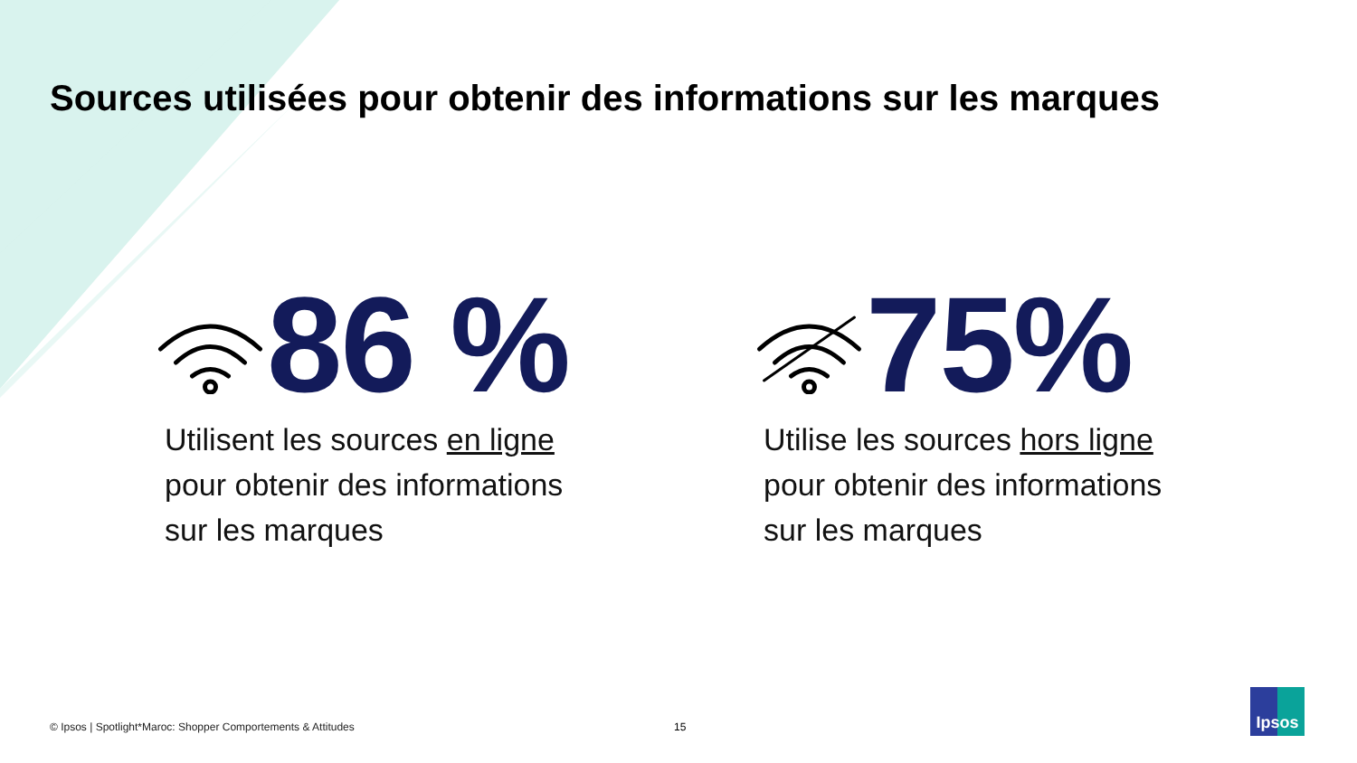Sources utilisées pour obtenir des informations sur les marques
86 %
Utilisent les sources en ligne pour obtenir des informations sur les marques
75%
Utilise les sources hors ligne pour obtenir des informations sur les marques
© Ipsos | Spotlight*Maroc: Shopper Comportements & Attitudes
15
Ipsos